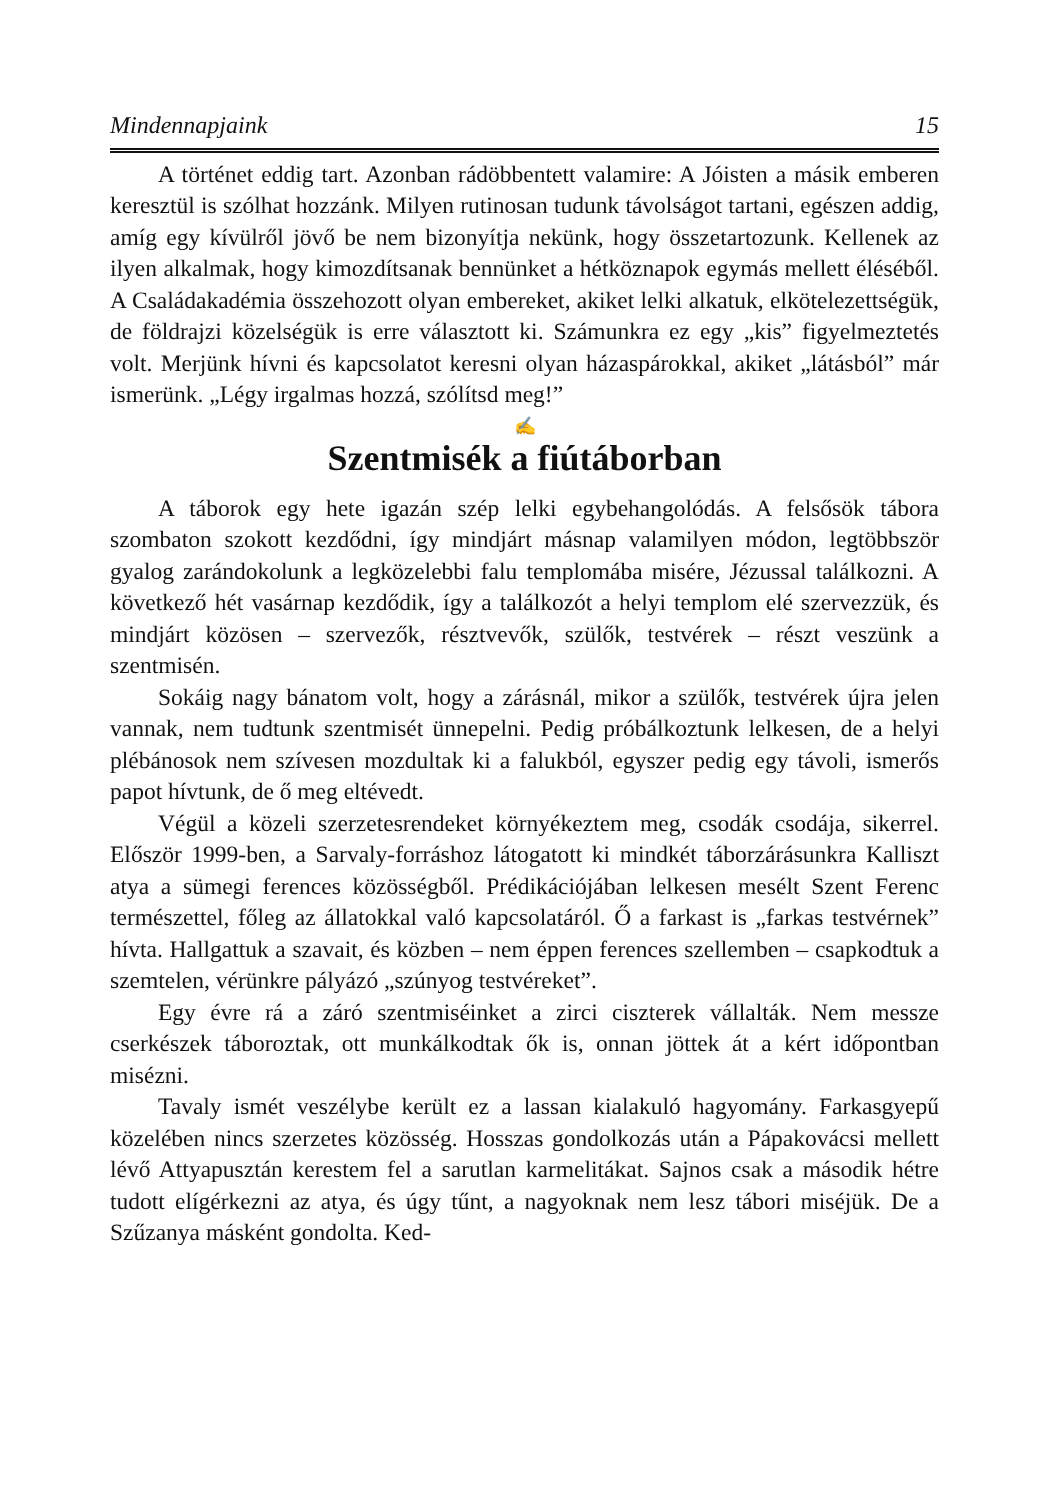Mindennapjaink 15
A történet eddig tart. Azonban rádöbbentett valamire: A Jóisten a másik emberen keresztül is szólhat hozzánk. Milyen rutinosan tudunk távolságot tartani, egészen addig, amíg egy kívülről jövő be nem bizonyítja nekünk, hogy összetartozunk. Kellenek az ilyen alkalmak, hogy kimozdítsanak bennünket a hétköznapok egymás mellett éléséből. A Családakadémia összehozott olyan embereket, akiket lelki alkatuk, elkötelezettségük, de földrajzi közelségük is erre választott ki. Számunkra ez egy „kis” figyelmeztetés volt. Merjünk hívni és kapcsolatot keresni olyan házaspárokkal, akiket „látásból” már ismerünk. „Légy irgalmas hozzá, szólítsd meg!”
✍
Szentmisék a fiútáborban
A táborok egy hete igazán szép lelki egybehangolódás. A felsősök tábora szombaton szokott kezdődni, így mindjárt másnap valamilyen módon, legtöbbször gyalog zarándokolunk a legközelebbi falu templomába misére, Jézussal találkozni. A következő hét vasárnap kezdődik, így a találkozót a helyi templom elé szervezzük, és mindjárt közösen – szervezők, résztvevők, szülők, testvérek – részt veszünk a szentmisén.
Sokáig nagy bánatom volt, hogy a zárásnál, mikor a szülők, testvérek újra jelen vannak, nem tudtunk szentmisét ünnepelni. Pedig próbálkoztunk lelkesen, de a helyi plébánosok nem szívesen mozdultak ki a falukból, egyszer pedig egy távoli, ismerős papot hívtunk, de ő meg eltévedt.
Végül a közeli szerzetesrendeket környékeztem meg, csodák csodája, sikerrel. Először 1999-ben, a Sarvaly-forráshoz látogatott ki mindkét táborzárásunkra Kalliszt atya a sümegi ferences közösségből. Prédikációjában lelkesen mesélt Szent Ferenc természettel, főleg az állatokkal való kapcsolatáról. Ő a farkast is „farkas testvérnek” hívta. Hallgattuk a szavait, és közben – nem éppen ferences szellemben – csapkodtuk a szemtelen, vérünkre pályázó „szúnyog testvéreket”.
Egy évre rá a záró szentmiséinket a zirci ciszterek vállalták. Nem messze cserkészek táboroztak, ott munkálkodtak ők is, onnan jöttek át a kért időpontban misézni.
Tavaly ismét veszélybe került ez a lassan kialakuló hagyomány. Farkasgyepű közelében nincs szerzetes közösség. Hosszas gondolkozás után a Pápakovácsi mellett lévő Attyapusztán kerestem fel a sarutlan karmelitákat. Sajnos csak a második hétre tudott elígérkezni az atya, és úgy tűnt, a nagyoknak nem lesz tábori miséjük. De a Szűzanya másként gondolta. Ked-